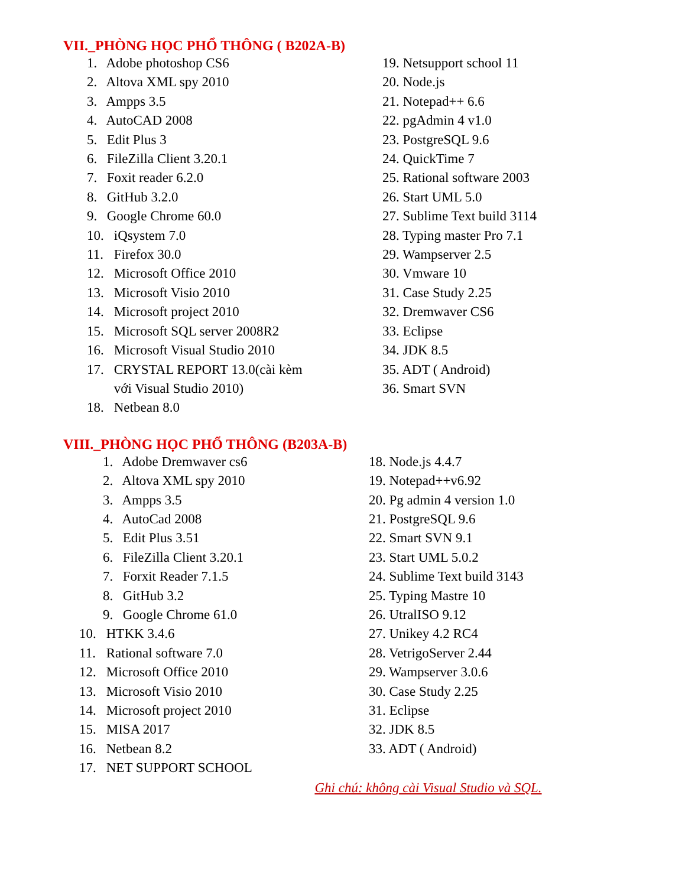VII._PHÒNG HỌC PHỔ THÔNG ( B202A-B)
1. Adobe photoshop CS6
2. Altova XML spy 2010
3. Ampps 3.5
4. AutoCAD 2008
5. Edit Plus 3
6. FileZilla Client 3.20.1
7. Foxit reader 6.2.0
8. GitHub 3.2.0
9. Google Chrome 60.0
10. iQsystem 7.0
11. Firefox 30.0
12. Microsoft Office 2010
13. Microsoft Visio 2010
14. Microsoft project 2010
15. Microsoft SQL server 2008R2
16. Microsoft Visual Studio 2010
17. CRYSTAL REPORT 13.0(cài kèm
với Visual Studio 2010)
18. Netbean 8.0
19. Netsupport school 11
20. Node.js
21. Notepad++ 6.6
22. pgAdmin 4 v1.0
23. PostgreSQL 9.6
24. QuickTime 7
25. Rational software 2003
26. Start UML 5.0
27. Sublime Text build 3114
28. Typing master Pro 7.1
29. Wampserver 2.5
30. Vmware 10
31. Case Study 2.25
32. Dremwaver CS6
33. Eclipse
34. JDK 8.5
35. ADT ( Android)
36. Smart SVN
VIII._PHÒNG HỌC PHỔ THÔNG (B203A-B)
1. Adobe Dremwaver cs6
2. Altova XML spy 2010
3. Ampps 3.5
4. AutoCad 2008
5. Edit Plus 3.51
6. FileZilla Client 3.20.1
7. Forxit Reader 7.1.5
8. GitHub 3.2
9. Google Chrome 61.0
10. HTKK 3.4.6
11. Rational software 7.0
12. Microsoft Office 2010
13. Microsoft Visio 2010
14. Microsoft project 2010
15. MISA 2017
16. Netbean 8.2
17. NET SUPPORT SCHOOL
18. Node.js 4.4.7
19. Notepad++v6.92
20. Pg admin 4 version 1.0
21. PostgreSQL 9.6
22. Smart SVN 9.1
23. Start UML 5.0.2
24. Sublime Text build 3143
25. Typing Mastre 10
26. UtralISO 9.12
27. Unikey 4.2 RC4
28. VetrigoServer 2.44
29. Wampserver 3.0.6
30. Case Study 2.25
31. Eclipse
32. JDK 8.5
33. ADT ( Android)
Ghi chú: không cài Visual Studio và SQL.